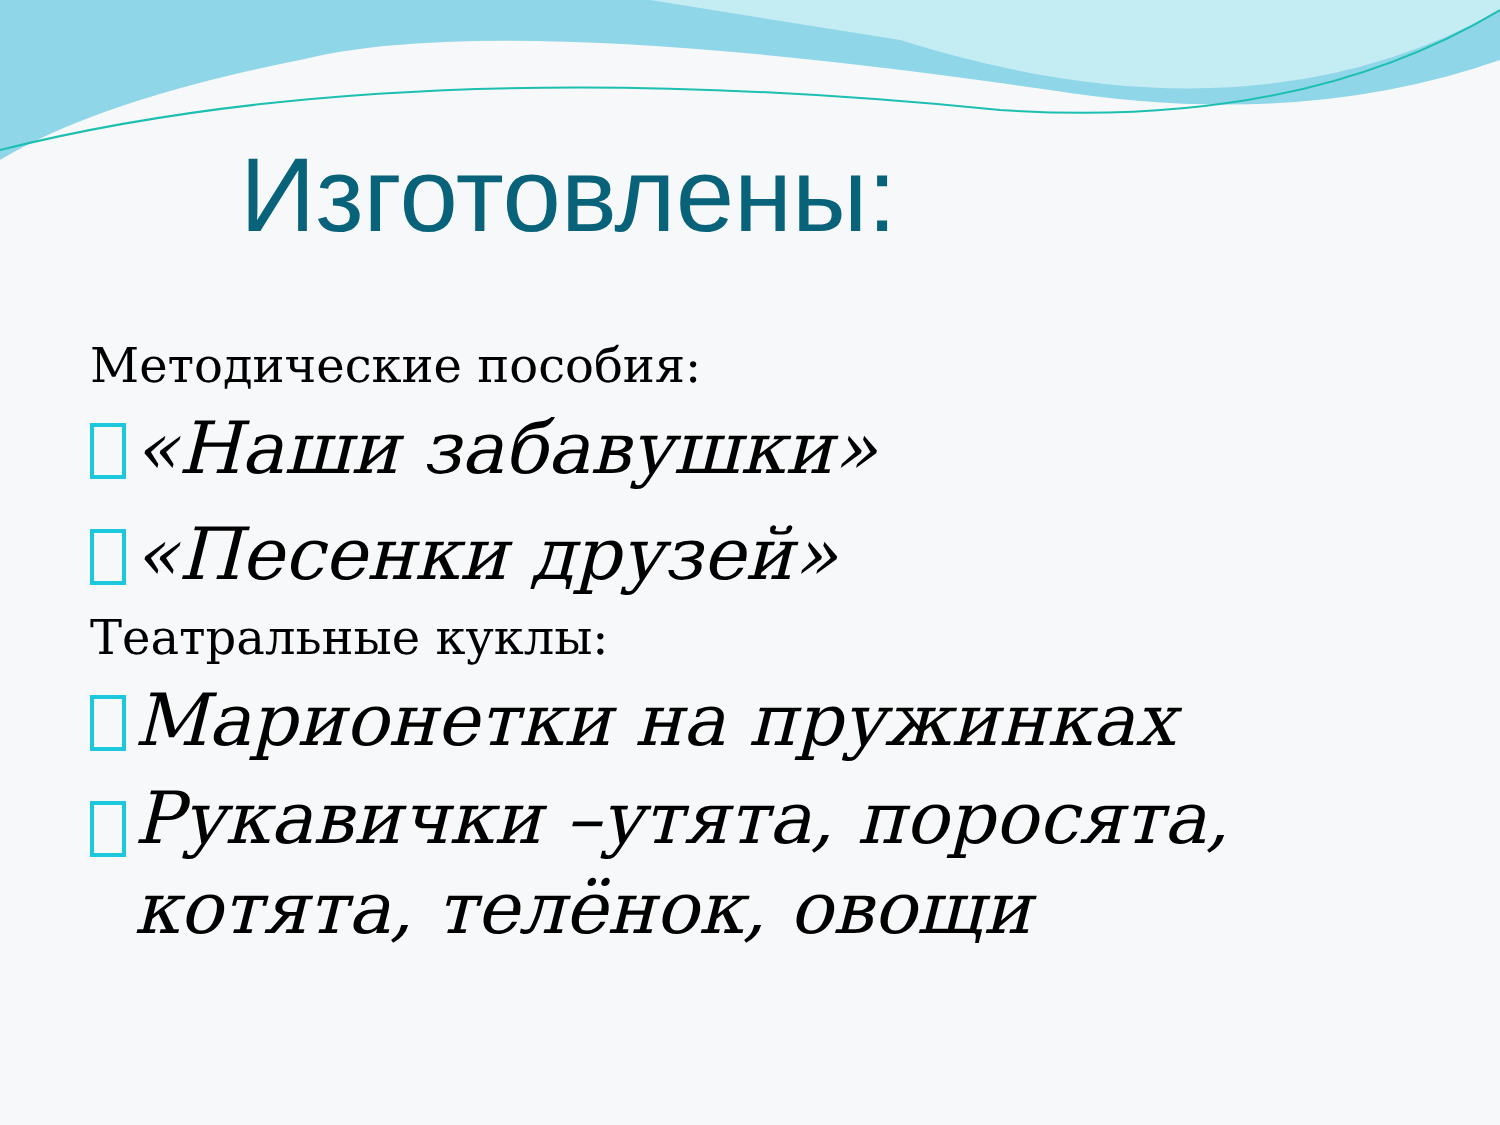Изготовлены:
Методические пособия:
«Наши забавушки»
«Песенки друзей»
Театральные куклы:
Марионетки на пружинках
Рукавички –утята, поросята, котята, телёнок, овощи